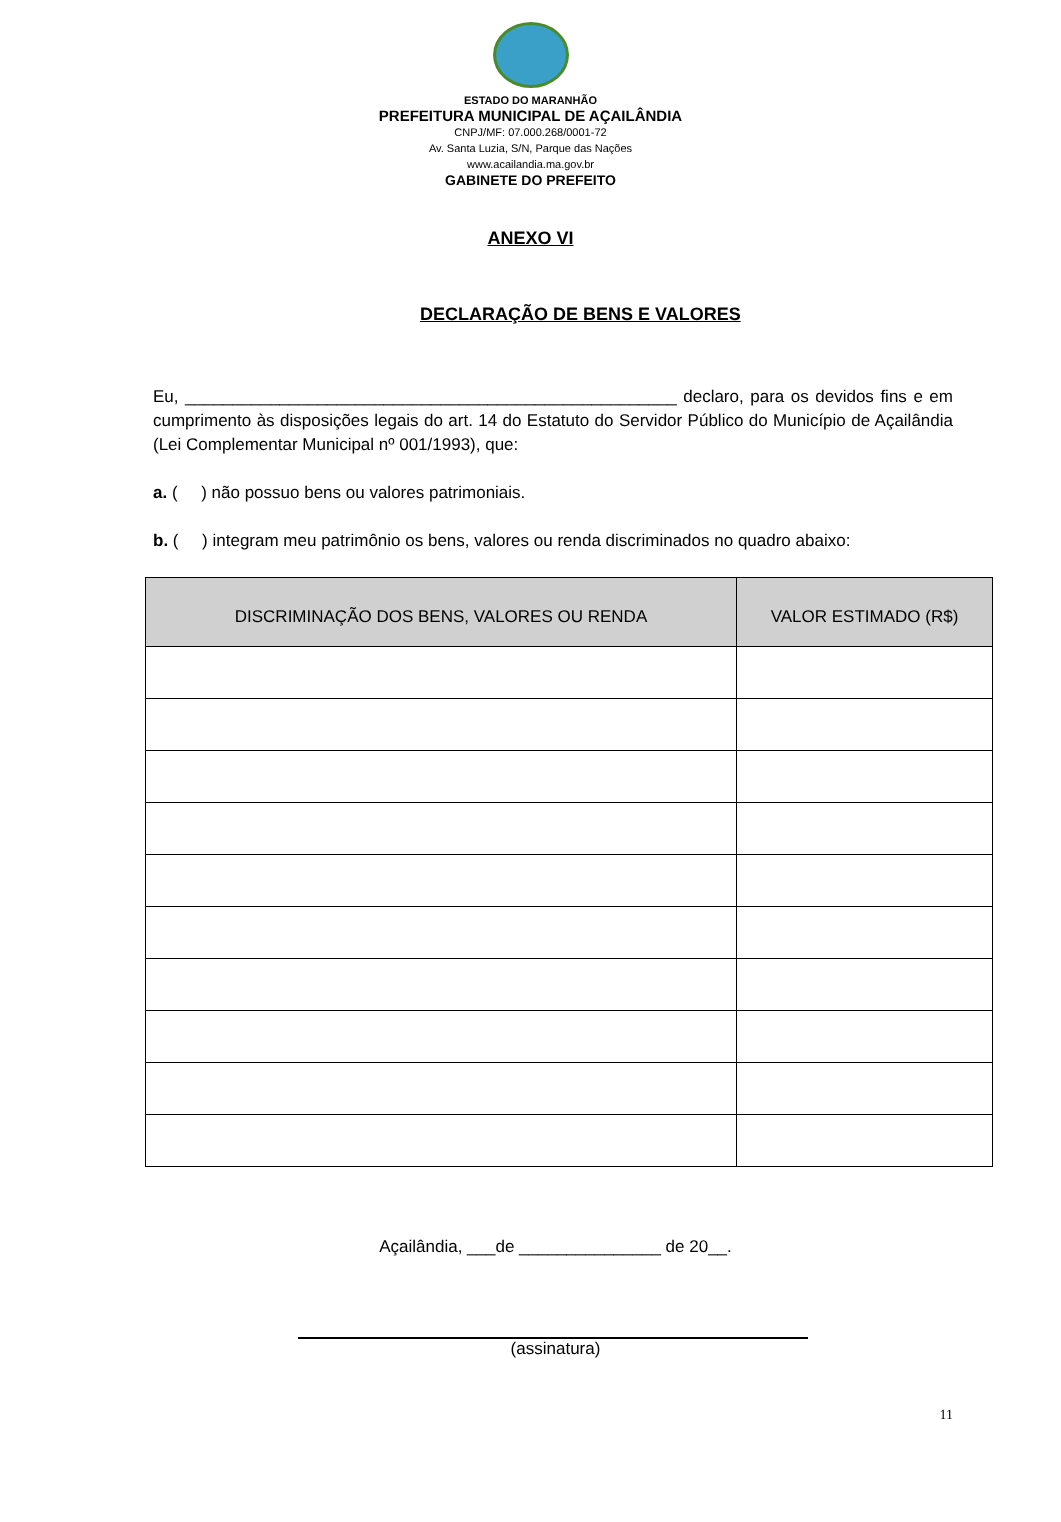ESTADO DO MARANHÃO
PREFEITURA MUNICIPAL DE AÇAILÂNDIA
CNPJ/MF: 07.000.268/0001-72
Av. Santa Luzia, S/N, Parque das Nações
www.acailandia.ma.gov.br
GABINETE DO PREFEITO
ANEXO VI
DECLARAÇÃO DE BENS E VALORES
Eu, ____________________________________________________ declaro, para os devidos fins e em cumprimento às disposições legais do art. 14 do Estatuto do Servidor Público do Município de Açailândia (Lei Complementar Municipal nº 001/1993), que:
a. ( ) não possuo bens ou valores patrimoniais.
b. ( ) integram meu patrimônio os bens, valores ou renda discriminados no quadro abaixo:
| DISCRIMINAÇÃO DOS BENS, VALORES OU RENDA | VALOR ESTIMADO (R$) |
| --- | --- |
Açailândia, ___de _______________ de 20__.
(assinatura)
11